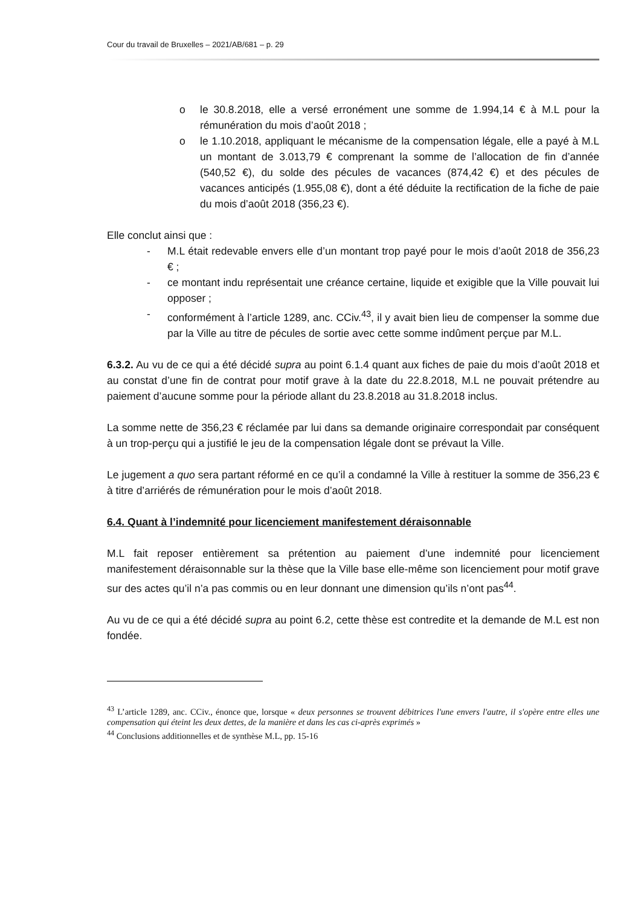Cour du travail de Bruxelles – 2021/AB/681 – p. 29
o le 30.8.2018, elle a versé erronément une somme de 1.994,14 € à M.L pour la rémunération du mois d’août 2018 ;
o le 1.10.2018, appliquant le mécanisme de la compensation légale, elle a payé à M.L un montant de 3.013,79 € comprenant la somme de l’allocation de fin d’année (540,52 €), du solde des pécules de vacances (874,42 €) et des pécules de vacances anticipés (1.955,08 €), dont a été déduite la rectification de la fiche de paie du mois d’août 2018 (356,23 €).
Elle conclut ainsi que :
- M.L était redevable envers elle d’un montant trop payé pour le mois d’août 2018 de 356,23 € ;
- ce montant indu représentait une créance certaine, liquide et exigible que la Ville pouvait lui opposer ;
- conformément à l’article 1289, anc. CCiv.<sup>43</sup>, il y avait bien lieu de compenser la somme due par la Ville au titre de pécules de sortie avec cette somme indûment perçue par M.L.
6.3.2. Au vu de ce qui a été décidé supra au point 6.1.4 quant aux fiches de paie du mois d’août 2018 et au constat d’une fin de contrat pour motif grave à la date du 22.8.2018, M.L ne pouvait prétendre au paiement d’aucune somme pour la période allant du 23.8.2018 au 31.8.2018 inclus.
La somme nette de 356,23 € réclamée par lui dans sa demande originaire correspondait par conséquent à un trop-perçu qui a justifié le jeu de la compensation légale dont se prévaut la Ville.
Le jugement a quo sera partant réformé en ce qu’il a condamné la Ville à restituer la somme de 356,23 € à titre d’arriérés de rémunération pour le mois d’août 2018.
6.4. Quant à l’indemnité pour licenciement manifestement déraisonnable
M.L fait reposer entièrement sa prétention au paiement d’une indemnité pour licenciement manifestement déraisonnable sur la thèse que la Ville base elle-même son licenciement pour motif grave sur des actes qu’il n’a pas commis ou en leur donnant une dimension qu’ils n’ont pas<sup>44</sup>.
Au vu de ce qui a été décidé supra au point 6.2, cette thèse est contredite et la demande de M.L est non fondée.
<sup>43</sup> L’article 1289, anc. CCiv., énonce que, lorsque « deux personnes se trouvent débitrices l'une envers l'autre, il s'opère entre elles une compensation qui éteint les deux dettes, de la manière et dans les cas ci-après exprimés »
<sup>44</sup> Conclusions additionnelles et de synthèse M.L, pp. 15-16